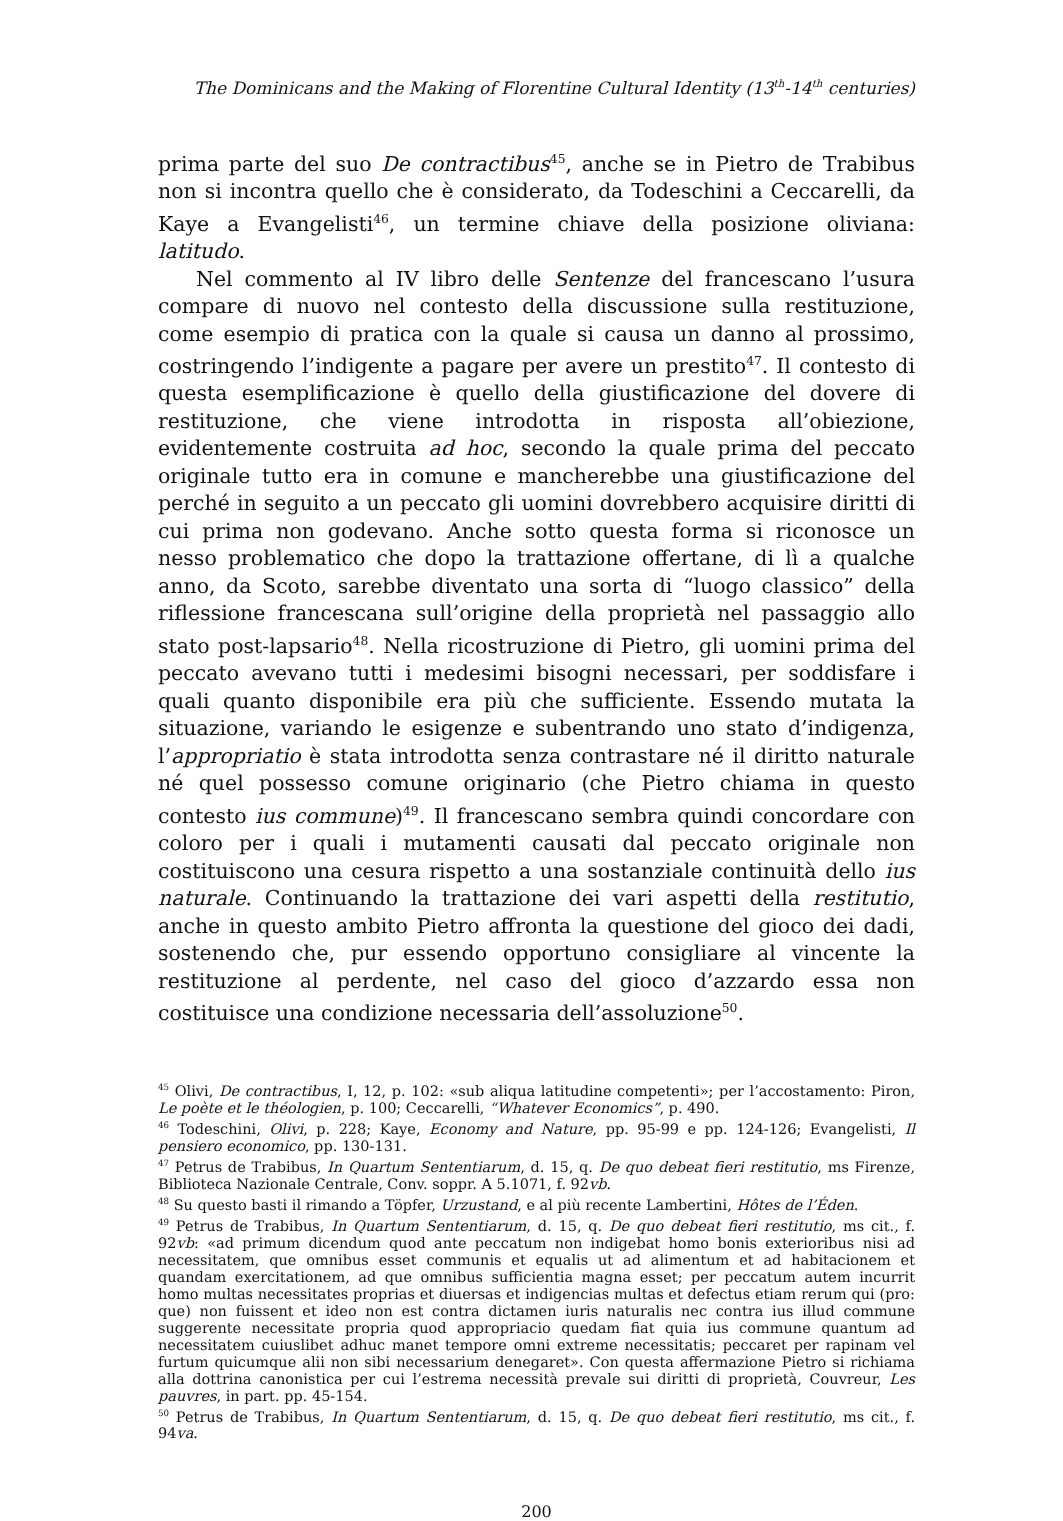The Dominicans and the Making of Florentine Cultural Identity (13<sup>th</sup>-14<sup>th</sup> centuries)
prima parte del suo De contractibus<sup>45</sup>, anche se in Pietro de Trabibus non si incontra quello che è considerato, da Todeschini a Ceccarelli, da Kaye a Evangelisti<sup>46</sup>, un termine chiave della posizione oliviana: latitudo.
Nel commento al IV libro delle Sentenze del francescano l’usura compare di nuovo nel contesto della discussione sulla restituzione, come esempio di pratica con la quale si causa un danno al prossimo, costringendo l’indigente a pagare per avere un prestito<sup>47</sup>. Il contesto di questa esemplificazione è quello della giustificazione del dovere di restituzione, che viene introdotta in risposta all’obiezione, evidentemente costruita ad hoc, secondo la quale prima del peccato originale tutto era in comune e mancherebbe una giustificazione del perché in seguito a un peccato gli uomini dovrebbero acquisire diritti di cui prima non godevano. Anche sotto questa forma si riconosce un nesso problematico che dopo la trattazione offertane, di lì a qualche anno, da Scoto, sarebbe diventato una sorta di “luogo classico” della riflessione francescana sull’origine della proprietà nel passaggio allo stato post-lapsario<sup>48</sup>. Nella ricostruzione di Pietro, gli uomini prima del peccato avevano tutti i medesimi bisogni necessari, per soddisfare i quali quanto disponibile era più che sufficiente. Essendo mutata la situazione, variando le esigenze e subentrando uno stato d’indigenza, l’appropriatio è stata introdotta senza contrastare né il diritto naturale né quel possesso comune originario (che Pietro chiama in questo contesto ius commune)<sup>49</sup>. Il francescano sembra quindi concordare con coloro per i quali i mutamenti causati dal peccato originale non costituiscono una cesura rispetto a una sostanziale continuità dello ius naturale. Continuando la trattazione dei vari aspetti della restitutio, anche in questo ambito Pietro affronta la questione del gioco dei dadi, sostenendo che, pur essendo opportuno consigliare al vincente la restituzione al perdente, nel caso del gioco d’azzardo essa non costituisce una condizione necessaria dell’assoluzione<sup>50</sup>.
<sup>45</sup> Olivi, De contractibus, I, 12, p. 102: «sub aliqua latitudine competenti»; per l’accostamento: Piron, Le poète et le théologien, p. 100; Ceccarelli, “Whatever Economics”, p. 490.
<sup>46</sup> Todeschini, Olivi, p. 228; Kaye, Economy and Nature, pp. 95-99 e pp. 124-126; Evangelisti, Il pensiero economico, pp. 130-131.
<sup>47</sup> Petrus de Trabibus, In Quartum Sententiarum, d. 15, q. De quo debeat fieri restitutio, ms Firenze, Biblioteca Nazionale Centrale, Conv. soppr. A 5.1071, f. 92vb.
<sup>48</sup> Su questo basti il rimando a Töpfer, Urzustand, e al più recente Lambertini, Hôtes de l’Éden.
<sup>49</sup> Petrus de Trabibus, In Quartum Sententiarum, d. 15, q. De quo debeat fieri restitutio, ms cit., f. 92vb: «ad primum dicendum quod ante peccatum non indigebat homo bonis exterioribus nisi ad necessitatem, que omnibus esset communis et equalis ut ad alimentum et ad habitacionem et quandam exercitationem, ad que omnibus sufficientia magna esset; per peccatum autem incurrit homo multas necessitates proprias et diuersas et indigencias multas et defectus etiam rerum qui (pro: que) non fuissent et ideo non est contra dictamen iuris naturalis nec contra ius illud commune suggerente necessitate propria quod appropriacio quedam fiat quia ius commune quantum ad necessitatem cuiuslibet adhuc manet tempore omni extreme necessitatis; peccaret per rapinam vel furtum quicumque alii non sibi necessarium denegaret». Con questa affermazione Pietro si richiama alla dottrina canonistica per cui l’estrema necessità prevale sui diritti di proprietà, Couvreur, Les pauvres, in part. pp. 45-154.
<sup>50</sup> Petrus de Trabibus, In Quartum Sententiarum, d. 15, q. De quo debeat fieri restitutio, ms cit., f. 94va.
200